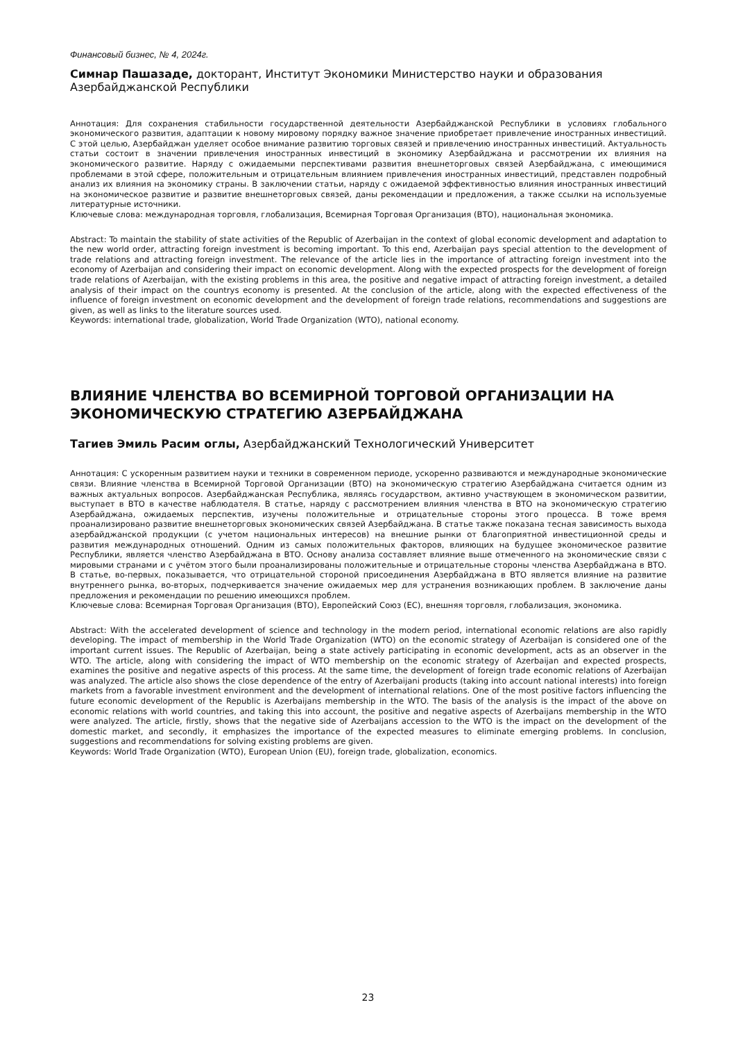Финансовый бизнес, № 4, 2024г.
Симнар Пашазаде, докторант, Институт Экономики Министерство науки и образования Азербайджанской Республики
Аннотация: Для сохранения стабильности государственной деятельности Азербайджанской Республики в условиях глобального экономического развития, адаптации к новому мировому порядку важное значение приобретает привлечение иностранных инвестиций. С этой целью, Азербайджан уделяет особое внимание развитию торговых связей и привлечению иностранных инвестиций. Актуальность статьи состоит в значении привлечения иностранных инвестиций в экономику Азербайджана и рассмотрении их влияния на экономического развитие. Наряду с ожидаемыми перспективами развития внешнеторговых связей Азербайджана, с имеющимися проблемами в этой сфере, положительным и отрицательным влиянием привлечения иностранных инвестиций, представлен подробный анализ их влияния на экономику страны. В заключении статьи, наряду с ожидаемой эффективностью влияния иностранных инвестиций на экономическое развитие и развитие внешнеторговых связей, даны рекомендации и предложения, а также ссылки на используемые литературные источники.
Ключевые слова: международная торговля, глобализация, Всемирная Торговая Организация (ВТО), национальная экономика.
Abstract: To maintain the stability of state activities of the Republic of Azerbaijan in the context of global economic development and adaptation to the new world order, attracting foreign investment is becoming important. To this end, Azerbaijan pays special attention to the development of trade relations and attracting foreign investment. The relevance of the article lies in the importance of attracting foreign investment into the economy of Azerbaijan and considering their impact on economic development. Along with the expected prospects for the development of foreign trade relations of Azerbaijan, with the existing problems in this area, the positive and negative impact of attracting foreign investment, a detailed analysis of their impact on the countrys economy is presented. At the conclusion of the article, along with the expected effectiveness of the influence of foreign investment on economic development and the development of foreign trade relations, recommendations and suggestions are given, as well as links to the literature sources used.
Keywords: international trade, globalization, World Trade Organization (WTO), national economy.
ВЛИЯНИЕ ЧЛЕНСТВА ВО ВСЕМИРНОЙ ТОРГОВОЙ ОРГАНИЗАЦИИ НА ЭКОНОМИЧЕСКУЮ СТРАТЕГИЮ АЗЕРБАЙДЖАНА
Тагиев Эмиль Расим оглы, Азербайджанский Технологический Университет
Аннотация: С ускоренным развитием науки и техники в современном периоде, ускоренно развиваются и международные экономические связи. Влияние членства в Всемирной Торговой Организации (ВТО) на экономическую стратегию Азербайджана считается одним из важных актуальных вопросов. Азербайджанская Республика, являясь государством, активно участвующем в экономическом развитии, выступает в ВТО в качестве наблюдателя. В статье, наряду с рассмотрением влияния членства в ВТО на экономическую стратегию Азербайджана, ожидаемых перспектив, изучены положительные и отрицательные стороны этого процесса. В тоже время проанализировано развитие внешнеторговых экономических связей Азербайджана. В статье также показана тесная зависимость выхода азербайджанской продукции (с учетом национальных интересов) на внешние рынки от благоприятной инвестиционной среды и развития международных отношений. Одним из самых положительных факторов, влияющих на будущее экономическое развитие Республики, является членство Азербайджана в ВТО. Основу анализа составляет влияние выше отмеченного на экономические связи с мировыми странами и с учётом этого были проанализированы положительные и отрицательные стороны членства Азербайджана в ВТО. В статье, во-первых, показывается, что отрицательной стороной присоединения Азербайджана в ВТО является влияние на развитие внутреннего рынка, во-вторых, подчеркивается значение ожидаемых мер для устранения возникающих проблем. В заключение даны предложения и рекомендации по решению имеющихся проблем.
Ключевые слова: Всемирная Торговая Организация (ВТО), Европейский Союз (ЕС), внешняя торговля, глобализация, экономика.
Abstract: With the accelerated development of science and technology in the modern period, international economic relations are also rapidly developing. The impact of membership in the World Trade Organization (WTO) on the economic strategy of Azerbaijan is considered one of the important current issues. The Republic of Azerbaijan, being a state actively participating in economic development, acts as an observer in the WTO. The article, along with considering the impact of WTO membership on the economic strategy of Azerbaijan and expected prospects, examines the positive and negative aspects of this process. At the same time, the development of foreign trade economic relations of Azerbaijan was analyzed. The article also shows the close dependence of the entry of Azerbaijani products (taking into account national interests) into foreign markets from a favorable investment environment and the development of international relations. One of the most positive factors influencing the future economic development of the Republic is Azerbaijans membership in the WTO. The basis of the analysis is the impact of the above on economic relations with world countries, and taking this into account, the positive and negative aspects of Azerbaijans membership in the WTO were analyzed. The article, firstly, shows that the negative side of Azerbaijans accession to the WTO is the impact on the development of the domestic market, and secondly, it emphasizes the importance of the expected measures to eliminate emerging problems. In conclusion, suggestions and recommendations for solving existing problems are given.
Keywords: World Trade Organization (WTO), European Union (EU), foreign trade, globalization, economics.
23